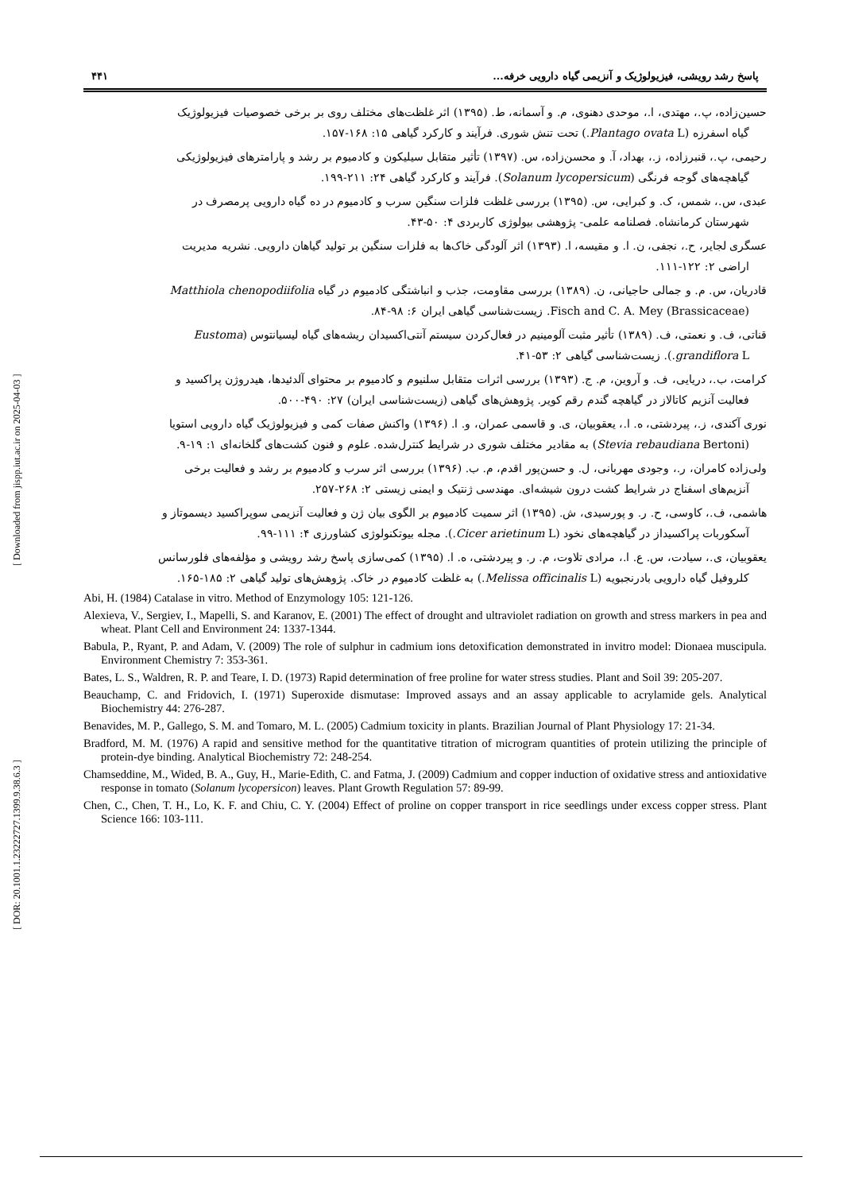[ DOR: 20.1001.1.23222727.1399.9.38.6.3 ] [ Downloaded from jispp.iut.ac.ir on 2025-04-03 ]
پاسخ رشد رویشی، فیزیولوژیک و آنزیمی گیاه دارویی خرفه... ۴۴۱
حسین‌زاده، پ.، مهتدی، ا.، موحدی دهنوی، م. و آسمانه، ط. (۱۳۹۵) اثر غلظت‌های مختلف روی بر برخی خصوصیات فیزیولوژیک
گیاه اسفرزه (Plantago ovata L.) تحت تنش شوری. فرآیند و کارکرد گیاهی ۱۵: ۱۶۸-۱۵۷.
رحیمی، پ.، قنبرزاده، ز.، بهداد، آ. و محسن‌زاده، س. (۱۳۹۷) تأثیر متقابل سیلیکون و کادمیوم بر رشد و پارامترهای فیزیولوژیکی
گیاهچه‌های گوجه فرنگی (Solanum lycopersicum). فرآیند و کارکرد گیاهی ۲۴: ۲۱۱-۱۹۹.
عبدی، س.، شمس، ک. و کبرایی، س. (۱۳۹۵) بررسی غلظت فلزات سنگین سرب و کادمیوم در ده گیاه دارویی پرمصرف در
شهرستان کرمانشاه. فصلنامه علمی- پژوهشی بیولوژی کاربردی ۴: ۵۰-۴۳.
عسگری لجایر، ح.، نجفی، ن. ا. و مقیسه، ا. (۱۳۹۳) اثر آلودگی خاک‌ها به فلزات سنگین بر تولید گیاهان دارویی. نشریه مدیریت
اراضی ۲: ۱۲۲-۱۱۱.
قادریان، س. م. و جمالی حاجیانی، ن. (۱۳۸۹) بررسی مقاومت، جذب و انباشتگی کادمیوم در گیاه Matthiola chenopodiifolia
Fisch and C. A. Mey (Brassicaceae). زیست‌شناسی گیاهی ایران ۶: ۹۸-۸۴.
قناتی، ف. و نعمتی، ف. (۱۳۸۹) تأثیر مثبت آلومینیم در فعال‌کردن سیستم آنتی‌اکسیدان ریشه‌های گیاه لیسیانتوس (Eustoma
grandiflora L.). زیست‌شناسی گیاهی ۲: ۵۳-۴۱.
کرامت، ب.، دریایی، ف. و آروین، م. ج. (۱۳۹۳) بررسی اثرات متقابل سلنیوم و کادمیوم بر محتوای آلدئیدها، هیدروژن پراکسید و
فعالیت آنزیم کاتالاز در گیاهچه گندم رقم کویر. پژوهش‌های گیاهی (زیست‌شناسی ایران) ۲۷: ۴۹۰-۵۰۰.
نوری آکندی، ز.، پیردشتی، ه. ا.، یعقوبیان، ی. و قاسمی عمران، و. ا. (۱۳۹۶) واکنش صفات کمی و فیزیولوژیک گیاه دارویی استویا
(Stevia rebaudiana Bertoni) به مقادیر مختلف شوری در شرایط کنترل‌شده. علوم و فنون کشت‌های گلخانه‌ای ۱: ۱۹-۹.
ولی‌زاده کامران، ر.، وجودی مهربانی، ل. و حسن‌پور اقدم، م. ب. (۱۳۹۶) بررسی اثر سرب و کادمیوم بر رشد و فعالیت برخی
آنزیم‌های اسفناج در شرایط کشت درون شیشه‌ای. مهندسی ژنتیک و ایمنی زیستی ۲: ۲۶۸-۲۵۷.
هاشمی، ف.، کاوسی، ح. ر. و پورسیدی، ش. (۱۳۹۵) اثر سمیت کادمیوم بر الگوی بیان ژن و فعالیت آنزیمی سوپراکسید دیسموتاز و
آسکوربات پراکسیداز در گیاهچه‌های نخود (Cicer arietinum L.). مجله بیوتکنولوژی کشاورزی ۴: ۱۱۱-۹۹.
یعقوبیان، ی.، سیادت، س. ع. ا.، مرادی تلاوت، م. ر. و پیردشتی، ه. ا. (۱۳۹۵) کمی‌سازی پاسخ رشد رویشی و مؤلفه‌های فلورسانس
کلروفیل گیاه دارویی بادرنجبویه (Melissa officinalis L.) به غلظت کادمیوم در خاک. پژوهش‌های تولید گیاهی ۲: ۱۸۵-۱۶۵.
Abi, H. (1984) Catalase in vitro. Method of Enzymology 105: 121-126.
Alexieva, V., Sergiev, I., Mapelli, S. and Karanov, E. (2001) The effect of drought and ultraviolet radiation on growth and stress markers in pea and wheat. Plant Cell and Environment 24: 1337-1344.
Babula, P., Ryant, P. and Adam, V. (2009) The role of sulphur in cadmium ions detoxification demonstrated in invitro model: Dionaea muscipula. Environment Chemistry 7: 353-361.
Bates, L. S., Waldren, R. P. and Teare, I. D. (1973) Rapid determination of free proline for water stress studies. Plant and Soil 39: 205-207.
Beauchamp, C. and Fridovich, I. (1971) Superoxide dismutase: Improved assays and an assay applicable to acrylamide gels. Analytical Biochemistry 44: 276-287.
Benavides, M. P., Gallego, S. M. and Tomaro, M. L. (2005) Cadmium toxicity in plants. Brazilian Journal of Plant Physiology 17: 21-34.
Bradford, M. M. (1976) A rapid and sensitive method for the quantitative titration of microgram quantities of protein utilizing the principle of protein-dye binding. Analytical Biochemistry 72: 248-254.
Chamseddine, M., Wided, B. A., Guy, H., Marie-Edith, C. and Fatma, J. (2009) Cadmium and copper induction of oxidative stress and antioxidative response in tomato (Solanum lycopersicon) leaves. Plant Growth Regulation 57: 89-99.
Chen, C., Chen, T. H., Lo, K. F. and Chiu, C. Y. (2004) Effect of proline on copper transport in rice seedlings under excess copper stress. Plant Science 166: 103-111.